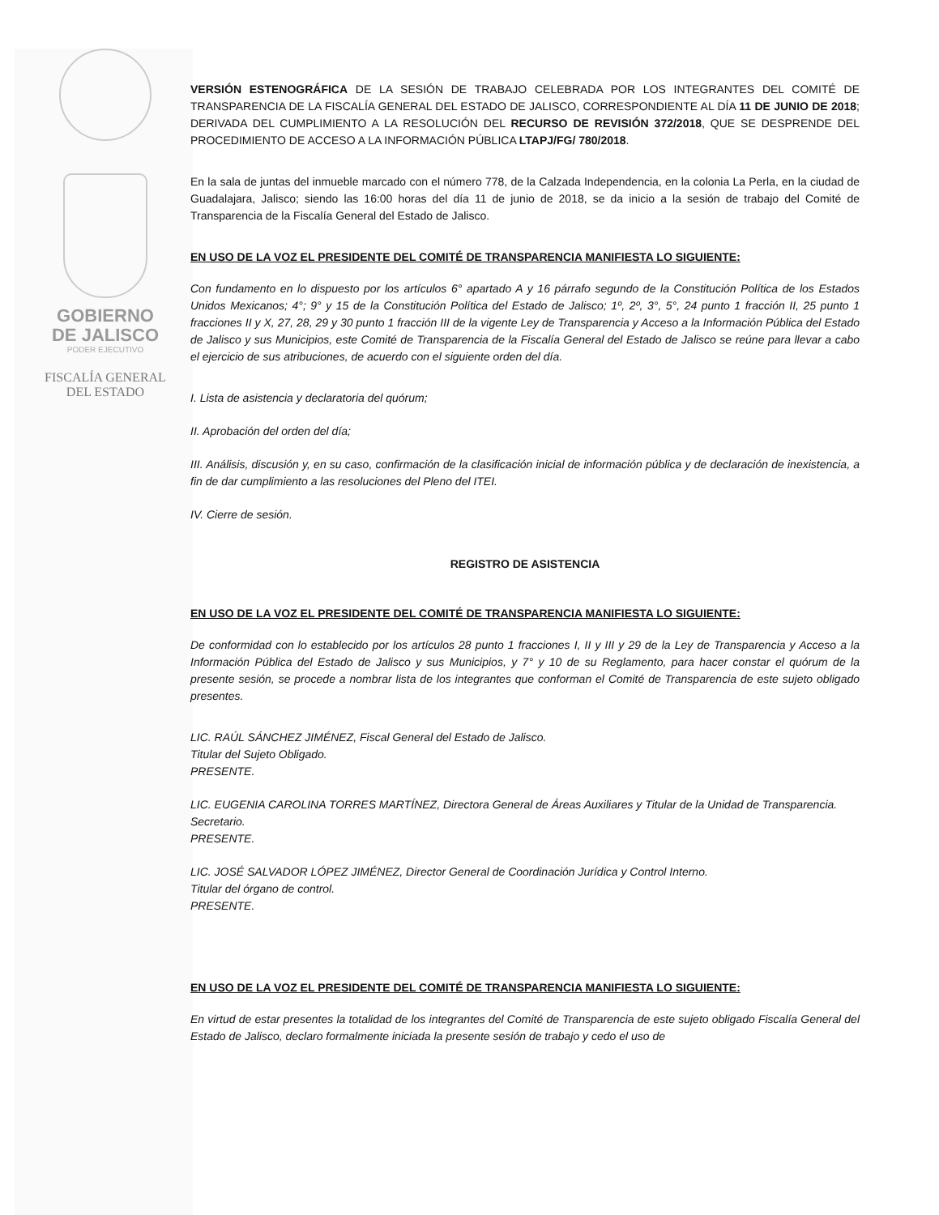GOBIERNO
DE JALISCO
PODER EJECUTIVO
FISCALÍA GENERAL
DEL ESTADO
VERSIÓN ESTENOGRÁFICA DE LA SESIÓN DE TRABAJO CELEBRADA POR LOS INTEGRANTES DEL COMITÉ DE TRANSPARENCIA DE LA FISCALÍA GENERAL DEL ESTADO DE JALISCO, CORRESPONDIENTE AL DÍA 11 DE JUNIO DE 2018; DERIVADA DEL CUMPLIMIENTO A LA RESOLUCIÓN DEL RECURSO DE REVISIÓN 372/2018, QUE SE DESPRENDE DEL PROCEDIMIENTO DE ACCESO A LA INFORMACIÓN PÚBLICA LTAPJ/FG/ 780/2018.
En la sala de juntas del inmueble marcado con el número 778, de la Calzada Independencia, en la colonia La Perla, en la ciudad de Guadalajara, Jalisco; siendo las 16:00 horas del día 11 de junio de 2018, se da inicio a la sesión de trabajo del Comité de Transparencia de la Fiscalía General del Estado de Jalisco.
EN USO DE LA VOZ EL PRESIDENTE DEL COMITÉ DE TRANSPARENCIA MANIFIESTA LO SIGUIENTE:
Con fundamento en lo dispuesto por los artículos 6° apartado A y 16 párrafo segundo de la Constitución Política de los Estados Unidos Mexicanos; 4°; 9° y 15 de la Constitución Política del Estado de Jalisco; 1º, 2º, 3°, 5°, 24 punto 1 fracción II, 25 punto 1 fracciones II y X, 27, 28, 29 y 30 punto 1 fracción III de la vigente Ley de Transparencia y Acceso a la Información Pública del Estado de Jalisco y sus Municipios, este Comité de Transparencia de la Fiscalía General del Estado de Jalisco se reúne para llevar a cabo el ejercicio de sus atribuciones, de acuerdo con el siguiente orden del día.
I. Lista de asistencia y declaratoria del quórum;
II. Aprobación del orden del día;
III. Análisis, discusión y, en su caso, confirmación de la clasificación inicial de información pública y de declaración de inexistencia, a fin de dar cumplimiento a las resoluciones del Pleno del ITEI.
IV. Cierre de sesión.
REGISTRO DE ASISTENCIA
EN USO DE LA VOZ EL PRESIDENTE DEL COMITÉ DE TRANSPARENCIA MANIFIESTA LO SIGUIENTE:
De conformidad con lo establecido por los artículos 28 punto 1 fracciones I, II y III y 29 de la Ley de Transparencia y Acceso a la Información Pública del Estado de Jalisco y sus Municipios, y 7° y 10 de su Reglamento, para hacer constar el quórum de la presente sesión, se procede a nombrar lista de los integrantes que conforman el Comité de Transparencia de este sujeto obligado presentes.
LIC. RAÚL SÁNCHEZ JIMÉNEZ, Fiscal General del Estado de Jalisco.
Titular del Sujeto Obligado.
PRESENTE.
LIC. EUGENIA CAROLINA TORRES MARTÍNEZ, Directora General de Áreas Auxiliares y Titular de la Unidad de Transparencia.
Secretario.
PRESENTE.
LIC. JOSÉ SALVADOR LÓPEZ JIMÉNEZ, Director General de Coordinación Jurídica y Control Interno.
Titular del órgano de control.
PRESENTE.
EN USO DE LA VOZ EL PRESIDENTE DEL COMITÉ DE TRANSPARENCIA MANIFIESTA LO SIGUIENTE:
En virtud de estar presentes la totalidad de los integrantes del Comité de Transparencia de este sujeto obligado Fiscalía General del Estado de Jalisco, declaro formalmente iniciada la presente sesión de trabajo y cedo el uso de